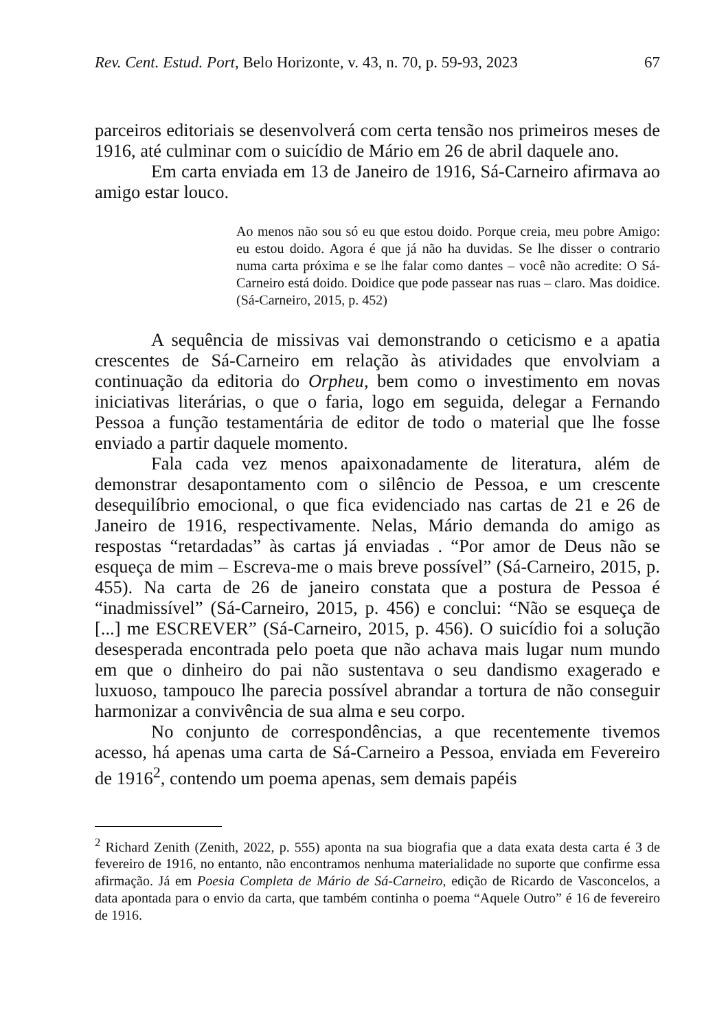Rev. Cent. Estud. Port, Belo Horizonte, v. 43, n. 70, p. 59-93, 2023 67
parceiros editoriais se desenvolverá com certa tensão nos primeiros meses de 1916, até culminar com o suicídio de Mário em 26 de abril daquele ano.
Em carta enviada em 13 de Janeiro de 1916, Sá-Carneiro afirmava ao amigo estar louco.
Ao menos não sou só eu que estou doido. Porque creia, meu pobre Amigo: eu estou doido. Agora é que já não ha duvidas. Se lhe disser o contrario numa carta próxima e se lhe falar como dantes – você não acredite: O Sá-Carneiro está doido. Doidice que pode passear nas ruas – claro. Mas doidice. (Sá-Carneiro, 2015, p. 452)
A sequência de missivas vai demonstrando o ceticismo e a apatia crescentes de Sá-Carneiro em relação às atividades que envolviam a continuação da editoria do Orpheu, bem como o investimento em novas iniciativas literárias, o que o faria, logo em seguida, delegar a Fernando Pessoa a função testamentária de editor de todo o material que lhe fosse enviado a partir daquele momento.
Fala cada vez menos apaixonadamente de literatura, além de demonstrar desapontamento com o silêncio de Pessoa, e um crescente desequilíbrio emocional, o que fica evidenciado nas cartas de 21 e 26 de Janeiro de 1916, respectivamente. Nelas, Mário demanda do amigo as respostas “retardadas” às cartas já enviadas . “Por amor de Deus não se esqueça de mim – Escreva-me o mais breve possível” (Sá-Carneiro, 2015, p. 455). Na carta de 26 de janeiro constata que a postura de Pessoa é “inadmissível” (Sá-Carneiro, 2015, p. 456) e conclui: “Não se esqueça de [...] me ESCREVER” (Sá-Carneiro, 2015, p. 456). O suicídio foi a solução desesperada encontrada pelo poeta que não achava mais lugar num mundo em que o dinheiro do pai não sustentava o seu dandismo exagerado e luxuoso, tampouco lhe parecia possível abrandar a tortura de não conseguir harmonizar a convivência de sua alma e seu corpo.
No conjunto de correspondências, a que recentemente tivemos acesso, há apenas uma carta de Sá-Carneiro a Pessoa, enviada em Fevereiro de 1916<sup>2</sup>, contendo um poema apenas, sem demais papéis
<sup>2</sup> Richard Zenith (Zenith, 2022, p. 555) aponta na sua biografia que a data exata desta carta é 3 de fevereiro de 1916, no entanto, não encontramos nenhuma materialidade no suporte que confirme essa afirmação. Já em Poesia Completa de Mário de Sá-Carneiro, edição de Ricardo de Vasconcelos, a data apontada para o envio da carta, que também continha o poema “Aquele Outro” é 16 de fevereiro de 1916.